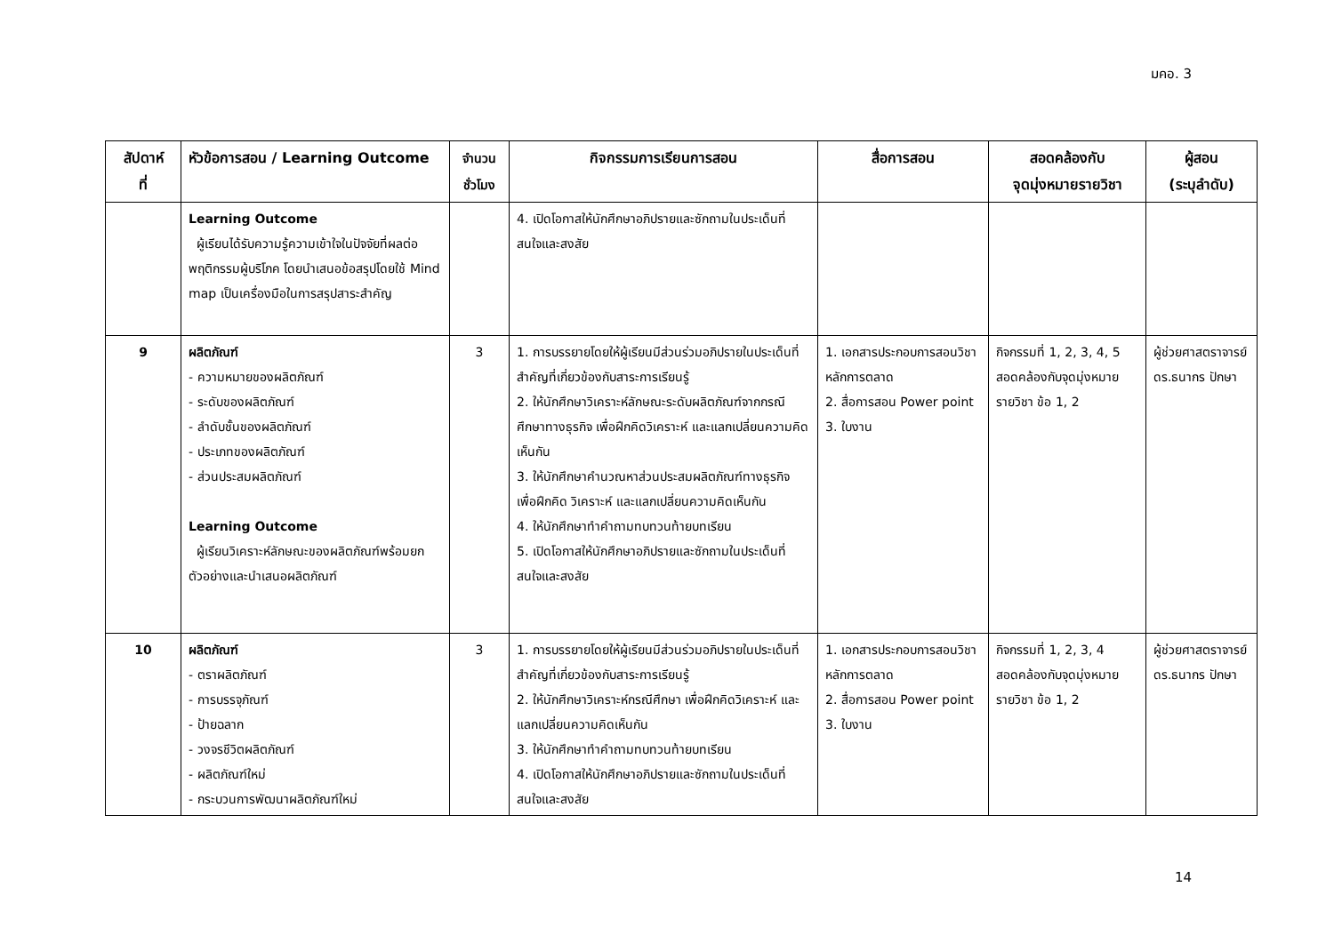มคอ. 3
| สัปดาห์ ที่ | หัวข้อการสอน / Learning Outcome | จำนวน ชั่วโมง | กิจกรรมการเรียนการสอน | สื่อการสอน | สอดคล้องกับ จุดมุ่งหมายรายวิชา | ผู้สอน (ระบุลำดับ) |
| --- | --- | --- | --- | --- | --- | --- |
| | Learning Outcome ผู้เรียนได้รับความรู้ความเข้าใจในปัจจัยที่ผลต่อพฤติกรรมผู้บริโภค โดยนำเสนอข้อสรุปโดยใช้ Mind map เป็นเครื่องมือในการสรุปสาระสำคัญ | | 4. เปิดโอกาสให้นักศึกษาอภิปรายและซักถามในประเด็นที่สนใจและสงสัย | | | |
| 9 | ผลิตภัณฑ์ - ความหมายของผลิตภัณฑ์ - ระดับของผลิตภัณฑ์ - ลำดับชั้นของผลิตภัณฑ์ - ประเภทของผลิตภัณฑ์ - ส่วนประสมผลิตภัณฑ์ Learning Outcome ผู้เรียนวิเคราะห์ลักษณะของผลิตภัณฑ์พร้อมยกตัวอย่างและนำเสนอผลิตภัณฑ์ | 3 | 1. การบรรยายโดยให้ผู้เรียนมีส่วนร่วมอภิปรายในประเด็นที่สำคัญที่เกี่ยวข้องกับสาระการเรียนรู้ 2. ให้นักศึกษาวิเคราะห์ลักษณะระดับผลิตภัณฑ์จากกรณีศึกษาทางธุรกิจ เพื่อฝึกคิดวิเคราะห์ และแลกเปลี่ยนความคิดเห็นกัน 3. ให้นักศึกษาคำนวณหาส่วนประสมผลิตภัณฑ์ทางธุรกิจ เพื่อฝึกคิด วิเคราะห์ และแลกเปลี่ยนความคิดเห็นกัน 4. ให้นักศึกษาทำคำถามทบทวนท้ายบทเรียน 5. เปิดโอกาสให้นักศึกษาอภิปรายและซักถามในประเด็นที่สนใจและสงสัย | 1. เอกสารประกอบการสอนวิชาหลักการตลาด 2. สื่อการสอน Power point 3. ใบงาน | กิจกรรมที่ 1, 2, 3, 4, 5 สอดคล้องกับจุดมุ่งหมายรายวิชา ข้อ 1, 2 | ผู้ช่วยศาสตราจารย์ ดร.ธนากร ปักษา |
| 10 | ผลิตภัณฑ์ - ตราผลิตภัณฑ์ - การบรรจุภัณฑ์ - ป้ายฉลาก - วงจรชีวิตผลิตภัณฑ์ - ผลิตภัณฑ์ใหม่ - กระบวนการพัฒนาผลิตภัณฑ์ใหม่ | 3 | 1. การบรรยายโดยให้ผู้เรียนมีส่วนร่วมอภิปรายในประเด็นที่สำคัญที่เกี่ยวข้องกับสาระการเรียนรู้ 2. ให้นักศึกษาวิเคราะห์กรณีศึกษา เพื่อฝึกคิดวิเคราะห์ และแลกเปลี่ยนความคิดเห็นกัน 3. ให้นักศึกษาทำคำถามทบทวนท้ายบทเรียน 4. เปิดโอกาสให้นักศึกษาอภิปรายและซักถามในประเด็นที่สนใจและสงสัย | 1. เอกสารประกอบการสอนวิชาหลักการตลาด 2. สื่อการสอน Power point 3. ใบงาน | กิจกรรมที่ 1, 2, 3, 4 สอดคล้องกับจุดมุ่งหมายรายวิชา ข้อ 1, 2 | ผู้ช่วยศาสตราจารย์ ดร.ธนากร ปักษา |
14